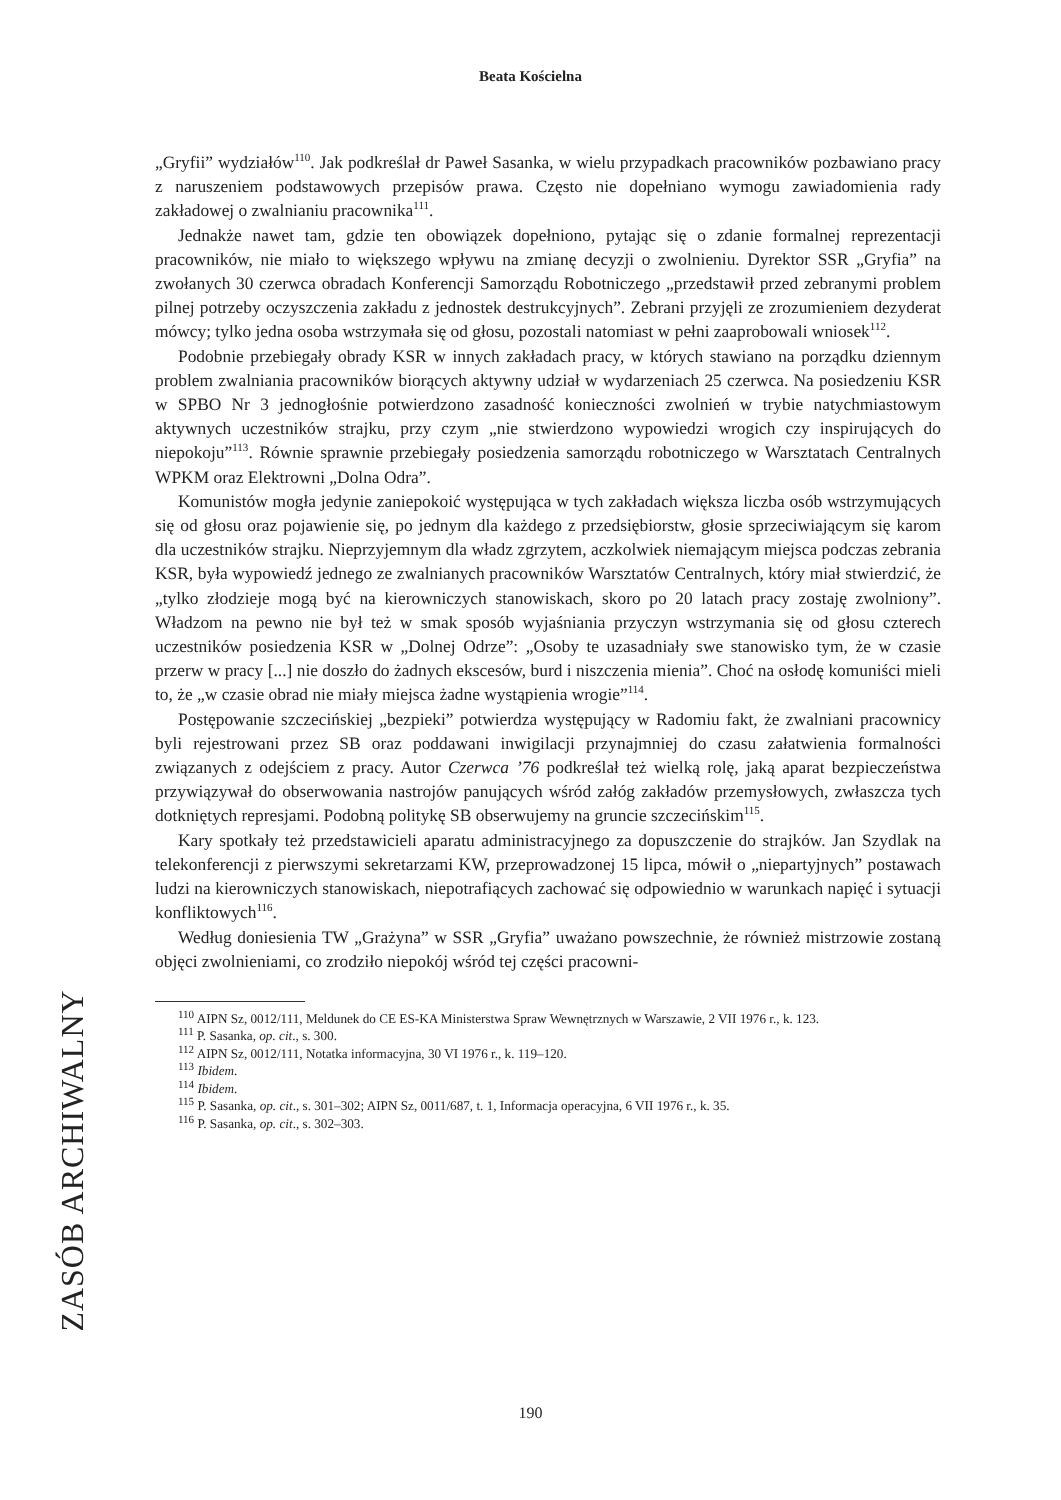Beata Kościelna
„Gryfii” wydziałów<sup>110</sup>. Jak podkreślał dr Paweł Sasanka, w wielu przypadkach pracowników pozbawiano pracy z naruszeniem podstawowych przepisów prawa. Często nie dopełniano wymogu zawiadomienia rady zakładowej o zwalnianiu pracownika<sup>111</sup>.
Jednakże nawet tam, gdzie ten obowiązek dopełniono, pytając się o zdanie formalnej reprezentacji pracowników, nie miało to większego wpływu na zmianę decyzji o zwolnieniu. Dyrektor SSR „Gryfia” na zwołanych 30 czerwca obradach Konferencji Samorządu Robotniczego „przedstawił przed zebranymi problem pilnej potrzeby oczyszczenia zakładu z jednostek destrukcyjnych”. Zebrani przyjęli ze zrozumieniem dezyderat mówcy; tylko jedna osoba wstrzymała się od głosu, pozostali natomiast w pełni zaaprobowali wniosek<sup>112</sup>.
Podobnie przebiegały obrady KSR w innych zakładach pracy, w których stawiano na porządku dziennym problem zwalniania pracowników biorących aktywny udział w wydarzeniach 25 czerwca. Na posiedzeniu KSR w SPBO Nr 3 jednogłośnie potwierdzono zasadność konieczności zwolnień w trybie natychmiastowym aktywnych uczestników strajku, przy czym „nie stwierdzono wypowiedzi wrogich czy inspirujących do niepokoju”<sup>113</sup>. Równie sprawnie przebiegały posiedzenia samorządu robotniczego w Warsztatach Centralnych WPKM oraz Elektrowni „Dolna Odra”.
Komunistów mogła jedynie zaniepokoić występująca w tych zakładach większa liczba osób wstrzymujących się od głosu oraz pojawienie się, po jednym dla każdego z przedsiębiorstw, głosie sprzeciwiającym się karom dla uczestników strajku. Nieprzyjemnym dla władz zgrzytem, aczkolwiek niemającym miejsca podczas zebrania KSR, była wypowiedź jednego ze zwalnianych pracowników Warsztatów Centralnych, który miał stwierdzić, że „tylko złodzieje mogą być na kierowniczych stanowiskach, skoro po 20 latach pracy zostaję zwolniony”. Władzom na pewno nie był też w smak sposób wyjaśniania przyczyn wstrzymania się od głosu czterech uczestników posiedzenia KSR w „Dolnej Odrze”: „Osoby te uzasadniały swe stanowisko tym, że w czasie przerw w pracy [...] nie doszło do żadnych ekscesów, burd i niszczenia mienia”. Choć na osłodę komuniści mieli to, że „w czasie obrad nie miały miejsca żadne wystąpienia wrogie”<sup>114</sup>.
Postępowanie szczecińskiej „bezpieki” potwierdza występujący w Radomiu fakt, że zwalniani pracownicy byli rejestrowani przez SB oraz poddawani inwigilacji przynajmniej do czasu załatwienia formalności związanych z odejściem z pracy. Autor Czerwca ’76 podkreślał też wielką rolę, jaką aparat bezpieczeństwa przywiązywał do obserwowania nastrojów panujących wśród załóg zakładów przemysłowych, zwłaszcza tych dotkniętych represjami. Podobną politykę SB obserwujemy na gruncie szczecińskim<sup>115</sup>.
Kary spotkały też przedstawicieli aparatu administracyjnego za dopuszczenie do strajków. Jan Szydlak na telekonferencji z pierwszymi sekretarzami KW, przeprowadzonej 15 lipca, mówił o „niepartyjnych” postawach ludzi na kierowniczych stanowiskach, niepotrafiących zachować się odpowiednio w warunkach napięć i sytuacji konfliktowych<sup>116</sup>.
Według doniesienia TW „Grażyna” w SSR „Gryfia” uważano powszechnie, że również mistrzowie zostaną objęci zwolnieniami, co zrodziło niepokój wśród tej części pracowni-
<sup>110</sup> AIPN Sz, 0012/111, Meldunek do CE ES-KA Ministerstwa Spraw Wewnętrznych w Warszawie, 2 VII 1976 r., k. 123.
<sup>111</sup> P. Sasanka, op. cit., s. 300.
<sup>112</sup> AIPN Sz, 0012/111, Notatka informacyjna, 30 VI 1976 r., k. 119–120.
<sup>113</sup> Ibidem.
<sup>114</sup> Ibidem.
<sup>115</sup> P. Sasanka, op. cit., s. 301–302; AIPN Sz, 0011/687, t. 1, Informacja operacyjna, 6 VII 1976 r., k. 35.
<sup>116</sup> P. Sasanka, op. cit., s. 302–303.
ZASÓB ARCHIWALNY
190